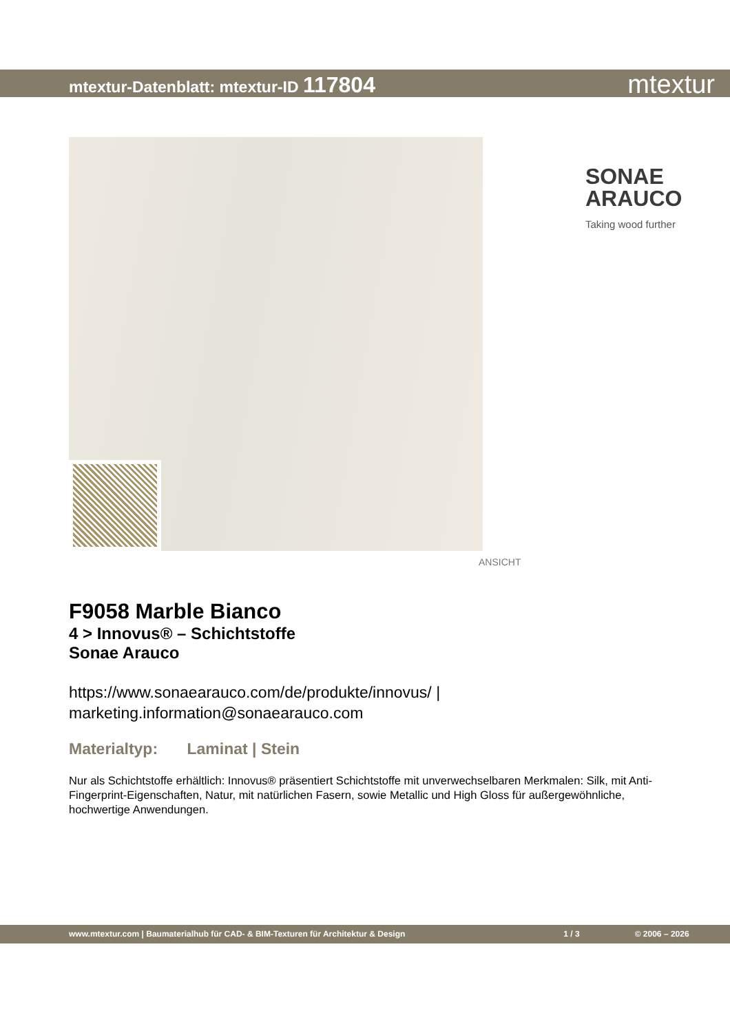mtextur-Datenblatt: mtextur-ID 117804
mtextur
SONAE
ARAUCO
Taking wood further
ANSICHT
F9058 Marble Bianco
4 > Innovus® – Schichtstoffe
Sonae Arauco
https://www.sonaearauco.com/de/produkte/innovus/ |
marketing.information@sonaearauco.com
Materialtyp: Laminat | Stein
Nur als Schichtstoffe erhältlich: Innovus® präsentiert Schichtstoffe mit unverwechselbaren Merkmalen: Silk, mit Anti-Fingerprint-Eigenschaften, Natur, mit natürlichen Fasern, sowie Metallic und High Gloss für außergewöhnliche, hochwertige Anwendungen.
www.mtextur.com | Baumaterialhub für CAD- & BIM-Texturen für Architektur & Design 1 / 3 © 2006 – 2026